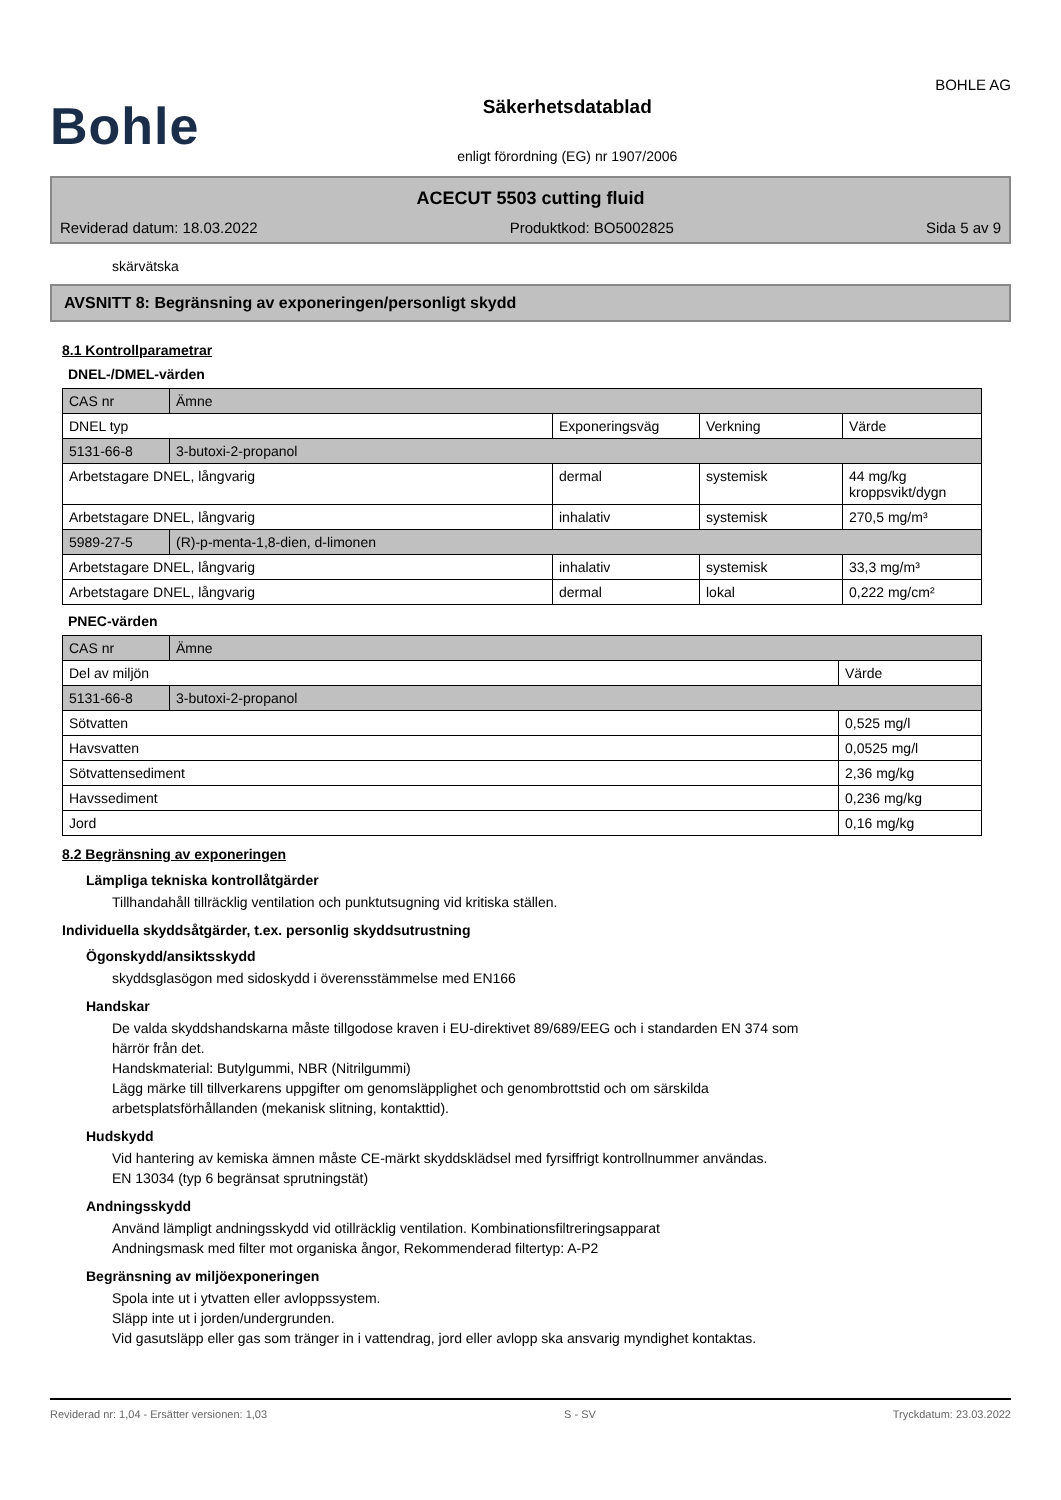Bohle
Säkerhetsdatablad
enligt förordning (EG) nr 1907/2006
BOHLE AG
ACECUT 5503 cutting fluid
Reviderad datum: 18.03.2022 Produktkod: BO5002825 Sida 5 av 9
skärvätska
AVSNITT 8: Begränsning av exponeringen/personligt skydd
8.1 Kontrollparametrar
DNEL-/DMEL-värden
| CAS nr | Ämne | | | |
| DNEL typ | | Exponeringsväg | Verkning | Värde |
| 5131-66-8 | 3-butoxi-2-propanol | | | |
| Arbetstagare DNEL, långvarig | | dermal | systemisk | 44 mg/kg kroppsvikt/dygn |
| Arbetstagare DNEL, långvarig | | inhalativ | systemisk | 270,5 mg/m³ |
| 5989-27-5 | (R)-p-menta-1,8-dien, d-limonen | | | |
| Arbetstagare DNEL, långvarig | | inhalativ | systemisk | 33,3 mg/m³ |
| Arbetstagare DNEL, långvarig | | dermal | lokal | 0,222 mg/cm² |
PNEC-värden
| CAS nr | Ämne | |
| Del av miljön | | Värde |
| 5131-66-8 | 3-butoxi-2-propanol | |
| Sötvatten | | 0,525 mg/l |
| Havsvatten | | 0,0525 mg/l |
| Sötvattensediment | | 2,36 mg/kg |
| Havssediment | | 0,236 mg/kg |
| Jord | | 0,16 mg/kg |
8.2 Begränsning av exponeringen
Lämpliga tekniska kontrollåtgärder
Tillhandahåll tillräcklig ventilation och punktutsugning vid kritiska ställen.
Individuella skyddsåtgärder, t.ex. personlig skyddsutrustning
Ögonskydd/ansiktsskydd
skyddsglasögon med sidoskydd i överensstämmelse med EN166
Handskar
De valda skyddshandskarna måste tillgodose kraven i EU-direktivet 89/689/EEG och i standarden EN 374 som
härrör från det.
Handskmaterial: Butylgummi, NBR (Nitrilgummi)
Lägg märke till tillverkarens uppgifter om genomsläpplighet och genombrottstid och om särskilda
arbetsplatsförhållanden (mekanisk slitning, kontakttid).
Hudskydd
Vid hantering av kemiska ämnen måste CE-märkt skyddsklädsel med fyrsiffrigt kontrollnummer användas.
EN 13034 (typ 6 begränsat sprutningstät)
Andningsskydd
Använd lämpligt andningsskydd vid otillräcklig ventilation. Kombinationsfiltreringsapparat
Andningsmask med filter mot organiska ångor, Rekommenderad filtertyp: A-P2
Begränsning av miljöexponeringen
Spola inte ut i ytvatten eller avloppssystem.
Släpp inte ut i jorden/undergrunden.
Vid gasutsläpp eller gas som tränger in i vattendrag, jord eller avlopp ska ansvarig myndighet kontaktas.
Reviderad nr: 1,04 - Ersätter versionen: 1,03 S - SV Tryckdatum: 23.03.2022